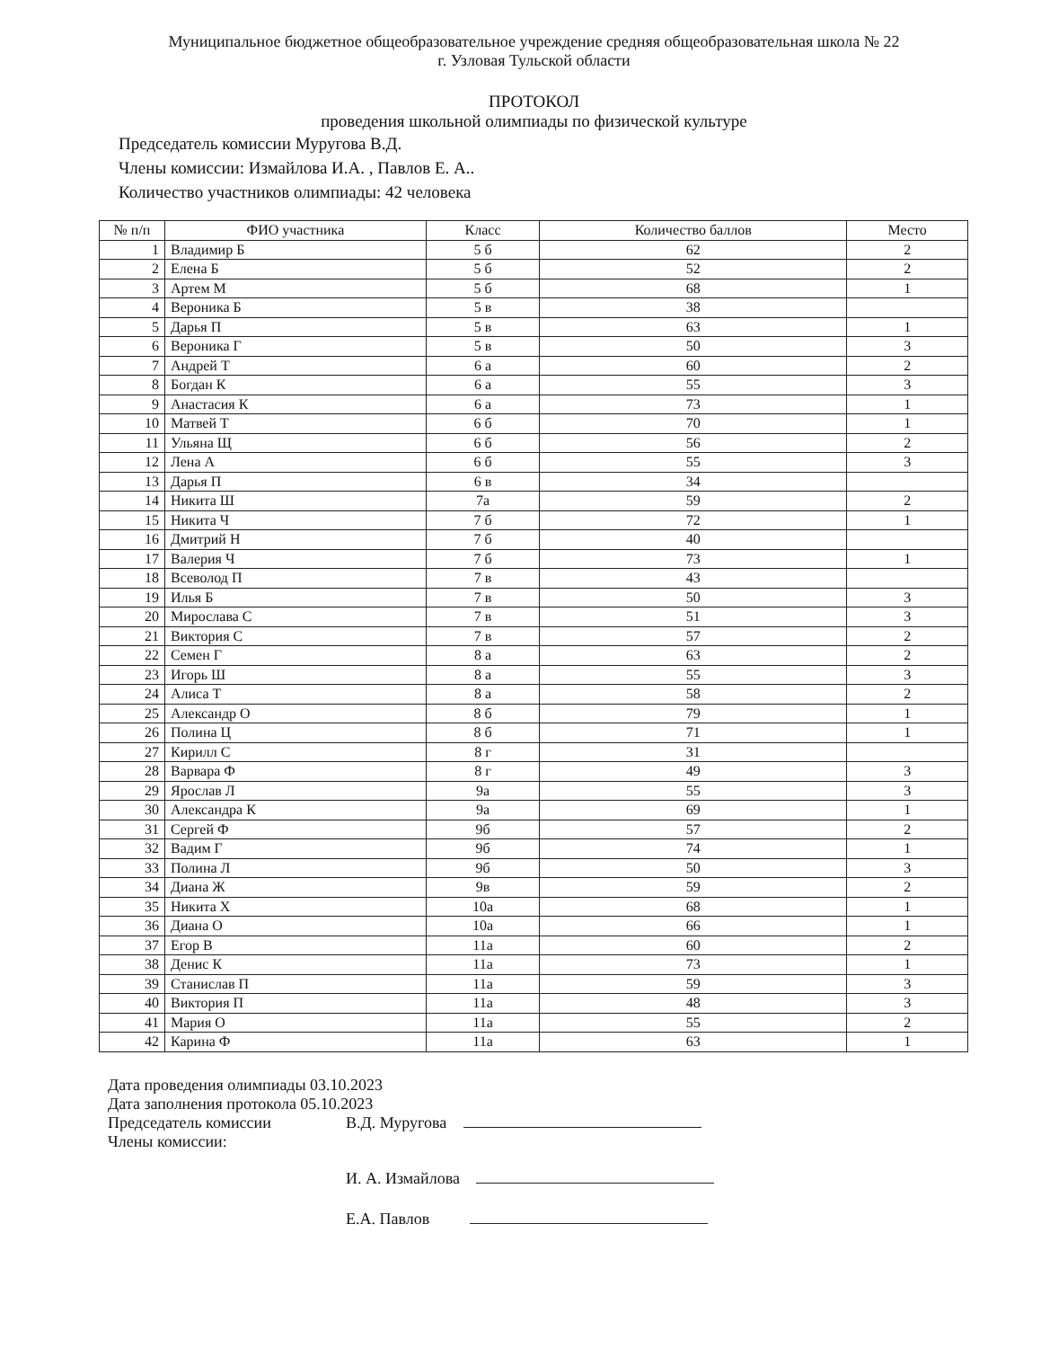Муниципальное бюджетное общеобразовательное учреждение средняя общеобразовательная школа № 22
г. Узловая Тульской области
ПРОТОКОЛ
проведения школьной олимпиады по физической культуре
Председатель комиссии Муругова В.Д.
Члены комиссии: Измайлова И.А. , Павлов Е. А..
Количество участников олимпиады: 42 человека
| № п/п | ФИО участника | Класс | Количество баллов | Место |
| --- | --- | --- | --- | --- |
| 1 | Владимир Б | 5 б | 62 | 2 |
| 2 | Елена Б | 5 б | 52 | 2 |
| 3 | Артем М | 5 б | 68 | 1 |
| 4 | Вероника Б | 5 в | 38 | |
| 5 | Дарья П | 5 в | 63 | 1 |
| 6 | Вероника Г | 5 в | 50 | 3 |
| 7 | Андрей Т | 6 а | 60 | 2 |
| 8 | Богдан К | 6 а | 55 | 3 |
| 9 | Анастасия К | 6 а | 73 | 1 |
| 10 | Матвей Т | 6 б | 70 | 1 |
| 11 | Ульяна Щ | 6 б | 56 | 2 |
| 12 | Лена А | 6 б | 55 | 3 |
| 13 | Дарья П | 6 в | 34 | |
| 14 | Никита Ш | 7а | 59 | 2 |
| 15 | Никита Ч | 7 б | 72 | 1 |
| 16 | Дмитрий Н | 7 б | 40 | |
| 17 | Валерия Ч | 7 б | 73 | 1 |
| 18 | Всеволод П | 7 в | 43 | |
| 19 | Илья Б | 7 в | 50 | 3 |
| 20 | Мирослава С | 7 в | 51 | 3 |
| 21 | Виктория С | 7 в | 57 | 2 |
| 22 | Семен Г | 8 а | 63 | 2 |
| 23 | Игорь Ш | 8 а | 55 | 3 |
| 24 | Алиса Т | 8 а | 58 | 2 |
| 25 | Александр О | 8 б | 79 | 1 |
| 26 | Полина Ц | 8 б | 71 | 1 |
| 27 | Кирилл С | 8 г | 31 | |
| 28 | Варвара Ф | 8 г | 49 | 3 |
| 29 | Ярослав Л | 9а | 55 | 3 |
| 30 | Александра К | 9а | 69 | 1 |
| 31 | Сергей Ф | 9б | 57 | 2 |
| 32 | Вадим Г | 9б | 74 | 1 |
| 33 | Полина Л | 9б | 50 | 3 |
| 34 | Диана Ж | 9в | 59 | 2 |
| 35 | Никита Х | 10а | 68 | 1 |
| 36 | Диана О | 10а | 66 | 1 |
| 37 | Егор В | 11а | 60 | 2 |
| 38 | Денис К | 11а | 73 | 1 |
| 39 | Станислав П | 11а | 59 | 3 |
| 40 | Виктория П | 11а | 48 | 3 |
| 41 | Мария О | 11а | 55 | 2 |
| 42 | Карина Ф | 11а | 63 | 1 |
Дата проведения олимпиады 03.10.2023
Дата заполнения протокола 05.10.2023
Председатель комиссии В.Д. Муругова
Члены комиссии:
И. А. Измайлова
Е.А. Павлов